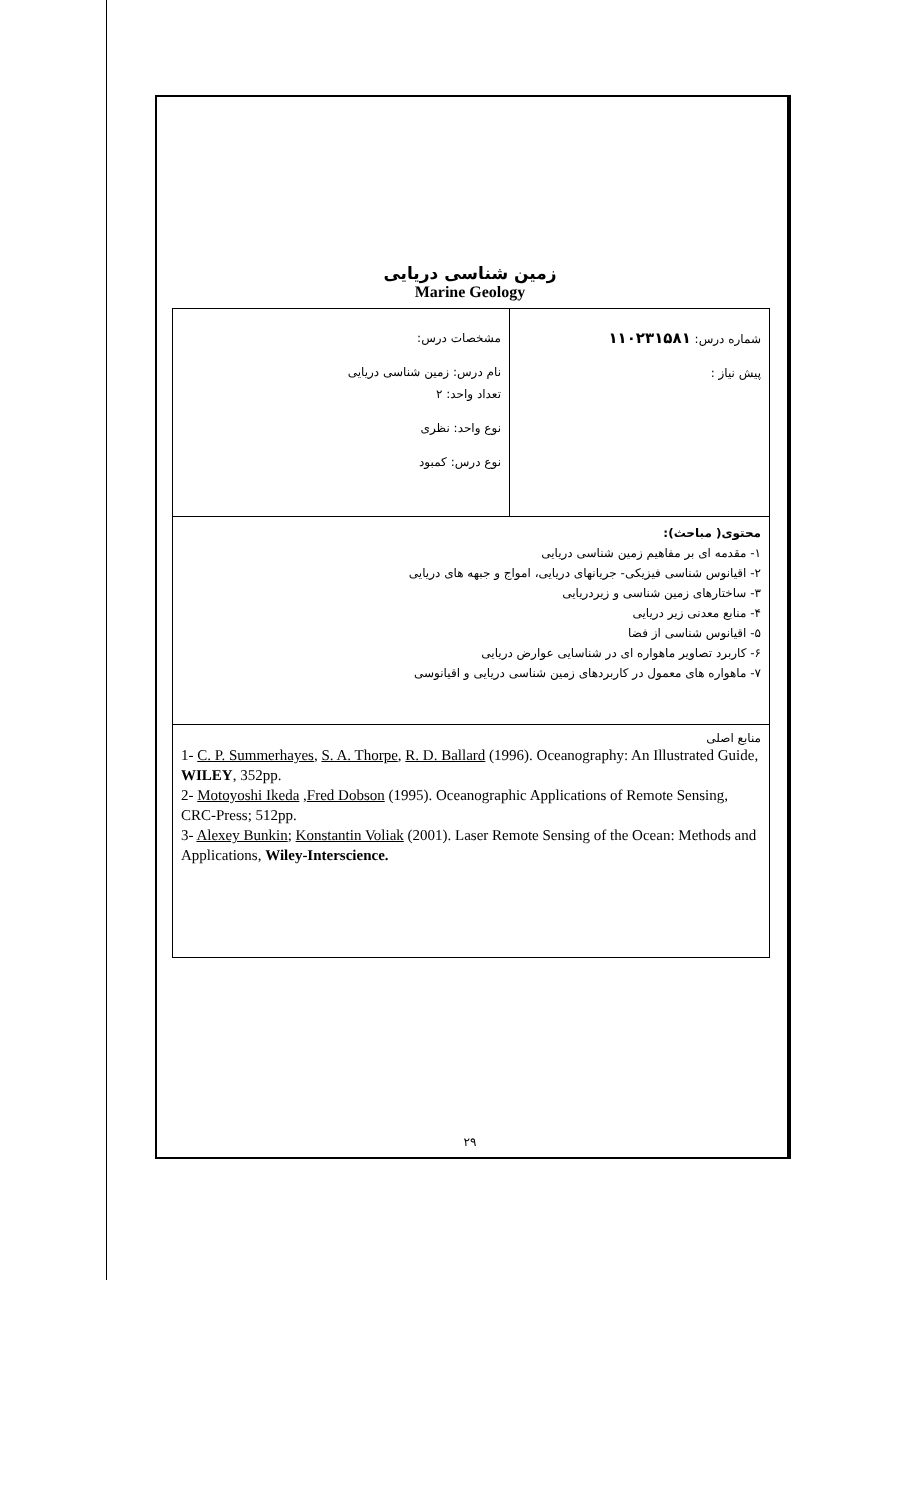زمین شناسی دریایی
Marine Geology
| مشخصات درس: نام درس: زمین شناسی دریایی تعداد واحد: ۲ نوع واحد: نظری نوع درس: کمبود | شماره درس: ۱۱۰۲۳۱۵۸۱ پیش نیاز : |
| محتوی( مباحث): ۱- مقدمه ای بر مفاهیم زمین شناسی دریایی ۲- اقیانوس شناسی فیزیکی- جریانهای دریایی، امواج و جبهه های دریایی ۳- ساختارهای زمین شناسی و زیردریایی ۴- منابع معدنی زیر دریایی ۵- اقیانوس شناسی از فضا ۶- کاربرد تصاویر ماهواره ای در شناسایی عوارض دریایی ۷- ماهواره های معمول در کاربردهای زمین شناسی دریایی و اقیانوسی | |
| منابع اصلی 1- C. P. Summerhayes , S. A. Thorpe , R. D. Ballard (1996). Oceanography: An Illustrated Guide, WILEY , 352pp. 2- Motoyoshi Ikeda , Fred Dobson (1995). Oceanographic Applications of Remote Sensing, CRC-Press; 512pp. 3- Alexey Bunkin ; Konstantin Voliak (2001). Laser Remote Sensing of the Ocean: Methods and Applications, Wiley-Interscience. | |
۲۹